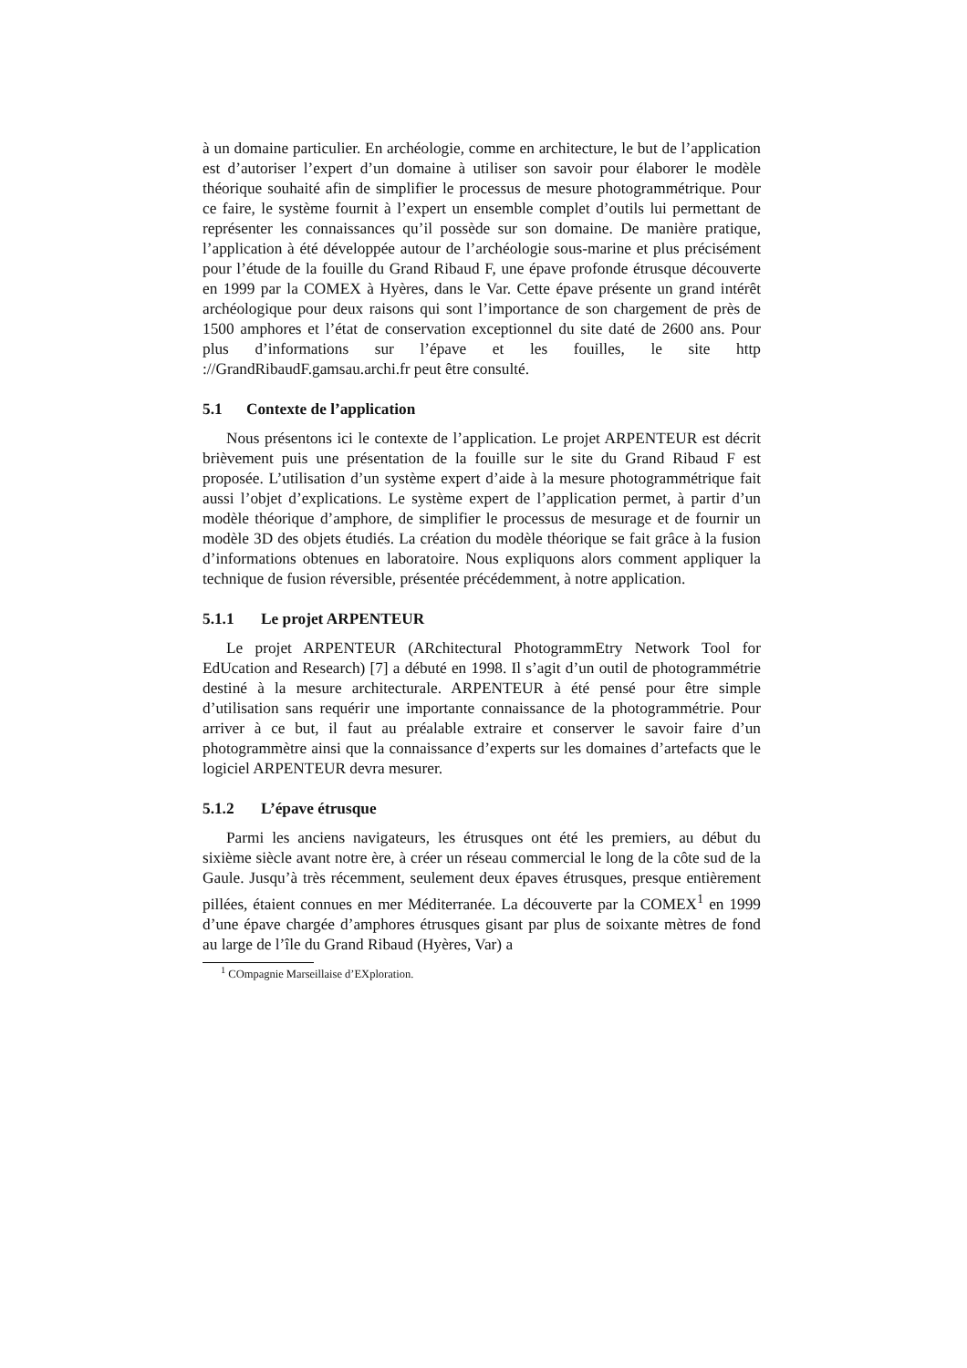à un domaine particulier. En archéologie, comme en architecture, le but de l’application est d’autoriser l’expert d’un domaine à utiliser son savoir pour élaborer le modèle théorique souhaité afin de simplifier le processus de mesure photogrammétrique. Pour ce faire, le système fournit à l’expert un ensemble complet d’outils lui permettant de représenter les connaissances qu’il possède sur son domaine. De manière pratique, l’application à été développée autour de l’archéologie sous-marine et plus précisément pour l’étude de la fouille du Grand Ribaud F, une épave profonde étrusque découverte en 1999 par la COMEX à Hyères, dans le Var. Cette épave présente un grand intérêt archéologique pour deux raisons qui sont l’importance de son chargement de près de 1500 amphores et l’état de conservation exceptionnel du site daté de 2600 ans. Pour plus d’informations sur l’épave et les fouilles, le site http ://GrandRibaudF.gamsau.archi.fr peut être consulté.
5.1 Contexte de l’application
Nous présentons ici le contexte de l’application. Le projet ARPENTEUR est décrit brièvement puis une présentation de la fouille sur le site du Grand Ribaud F est proposée. L’utilisation d’un système expert d’aide à la mesure photogrammétrique fait aussi l’objet d’explications. Le système expert de l’application permet, à partir d’un modèle théorique d’amphore, de simplifier le processus de mesurage et de fournir un modèle 3D des objets étudiés. La création du modèle théorique se fait grâce à la fusion d’informations obtenues en laboratoire. Nous expliquons alors comment appliquer la technique de fusion réversible, présentée précédemment, à notre application.
5.1.1 Le projet ARPENTEUR
Le projet ARPENTEUR (ARchitectural PhotogrammEtry Network Tool for EdUcation and Research) [7] a débuté en 1998. Il s’agit d’un outil de photogrammétrie destiné à la mesure architecturale. ARPENTEUR à été pensé pour être simple d’utilisation sans requérir une importante connaissance de la photogrammétrie. Pour arriver à ce but, il faut au préalable extraire et conserver le savoir faire d’un photogrammètre ainsi que la connaissance d’experts sur les domaines d’artefacts que le logiciel ARPENTEUR devra mesurer.
5.1.2 L’épave étrusque
Parmi les anciens navigateurs, les étrusques ont été les premiers, au début du sixième siècle avant notre ère, à créer un réseau commercial le long de la côte sud de la Gaule. Jusqu’à très récemment, seulement deux épaves étrusques, presque entièrement pillées, étaient connues en mer Méditerranée. La découverte par la COMEX<sup>1</sup> en 1999 d’une épave chargée d’amphores étrusques gisant par plus de soixante mètres de fond au large de l’île du Grand Ribaud (Hyères, Var) a
<sup>1</sup> COmpagnie Marseillaise d’EXploration.